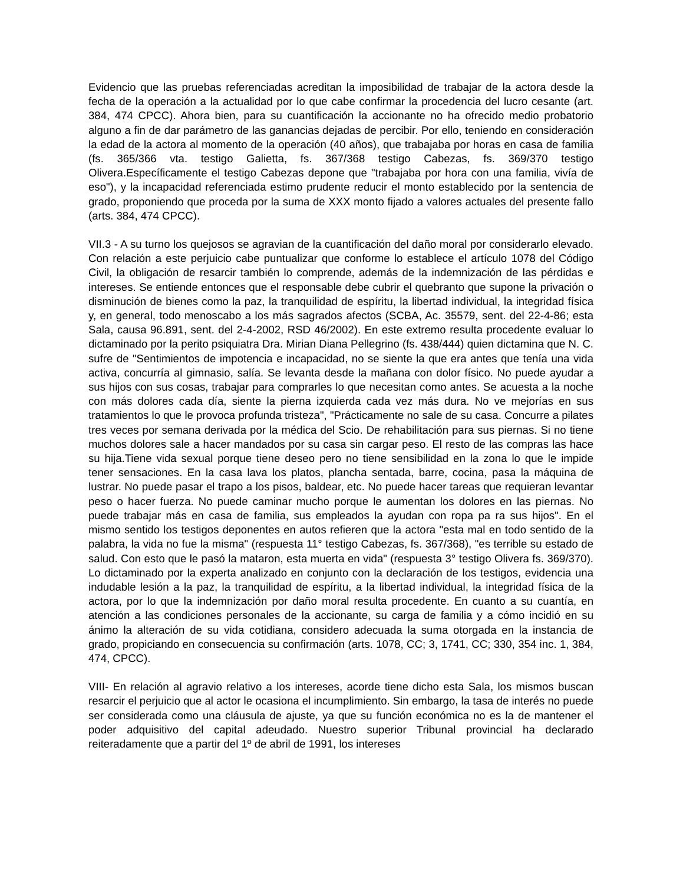Evidencio que las pruebas referenciadas acreditan la imposibilidad de trabajar de la actora desde la fecha de la operación a la actualidad por lo que cabe confirmar la procedencia del lucro cesante (art. 384, 474 CPCC). Ahora bien, para su cuantificación la accionante no ha ofrecido medio probatorio alguno a fin de dar parámetro de las ganancias dejadas de percibir. Por ello, teniendo en consideración la edad de la actora al momento de la operación (40 años), que trabajaba por horas en casa de familia (fs. 365/366 vta. testigo Galietta, fs. 367/368 testigo Cabezas, fs. 369/370 testigo Olivera.Específicamente el testigo Cabezas depone que "trabajaba por hora con una familia, vivía de eso"), y la incapacidad referenciada estimo prudente reducir el monto establecido por la sentencia de grado, proponiendo que proceda por la suma de XXX monto fijado a valores actuales del presente fallo (arts. 384, 474 CPCC).
VII.3 - A su turno los quejosos se agravian de la cuantificación del daño moral por considerarlo elevado. Con relación a este perjuicio cabe puntualizar que conforme lo establece el artículo 1078 del Código Civil, la obligación de resarcir también lo comprende, además de la indemnización de las pérdidas e intereses. Se entiende entonces que el responsable debe cubrir el quebranto que supone la privación o disminución de bienes como la paz, la tranquilidad de espíritu, la libertad individual, la integridad física y, en general, todo menoscabo a los más sagrados afectos (SCBA, Ac. 35579, sent. del 22-4-86; esta Sala, causa 96.891, sent. del 2-4-2002, RSD 46/2002). En este extremo resulta procedente evaluar lo dictaminado por la perito psiquiatra Dra. Mirian Diana Pellegrino (fs. 438/444) quien dictamina que N. C. sufre de "Sentimientos de impotencia e incapacidad, no se siente la que era antes que tenía una vida activa, concurría al gimnasio, salía. Se levanta desde la mañana con dolor físico. No puede ayudar a sus hijos con sus cosas, trabajar para comprarles lo que necesitan como antes. Se acuesta a la noche con más dolores cada día, siente la pierna izquierda cada vez más dura. No ve mejorías en sus tratamientos lo que le provoca profunda tristeza", "Prácticamente no sale de su casa. Concurre a pilates tres veces por semana derivada por la médica del Scio. De rehabilitación para sus piernas. Si no tiene muchos dolores sale a hacer mandados por su casa sin cargar peso. El resto de las compras las hace su hija.Tiene vida sexual porque tiene deseo pero no tiene sensibilidad en la zona lo que le impide tener sensaciones. En la casa lava los platos, plancha sentada, barre, cocina, pasa la máquina de lustrar. No puede pasar el trapo a los pisos, baldear, etc. No puede hacer tareas que requieran levantar peso o hacer fuerza. No puede caminar mucho porque le aumentan los dolores en las piernas. No puede trabajar más en casa de familia, sus empleados la ayudan con ropa pa ra sus hijos". En el mismo sentido los testigos deponentes en autos refieren que la actora "esta mal en todo sentido de la palabra, la vida no fue la misma" (respuesta 11° testigo Cabezas, fs. 367/368), "es terrible su estado de salud. Con esto que le pasó la mataron, esta muerta en vida" (respuesta 3° testigo Olivera fs. 369/370). Lo dictaminado por la experta analizado en conjunto con la declaración de los testigos, evidencia una indudable lesión a la paz, la tranquilidad de espíritu, a la libertad individual, la integridad física de la actora, por lo que la indemnización por daño moral resulta procedente. En cuanto a su cuantía, en atención a las condiciones personales de la accionante, su carga de familia y a cómo incidió en su ánimo la alteración de su vida cotidiana, considero adecuada la suma otorgada en la instancia de grado, propiciando en consecuencia su confirmación (arts. 1078, CC; 3, 1741, CC; 330, 354 inc. 1, 384, 474, CPCC).
VIII- En relación al agravio relativo a los intereses, acorde tiene dicho esta Sala, los mismos buscan resarcir el perjuicio que al actor le ocasiona el incumplimiento. Sin embargo, la tasa de interés no puede ser considerada como una cláusula de ajuste, ya que su función económica no es la de mantener el poder adquisitivo del capital adeudado. Nuestro superior Tribunal provincial ha declarado reiteradamente que a partir del 1º de abril de 1991, los intereses